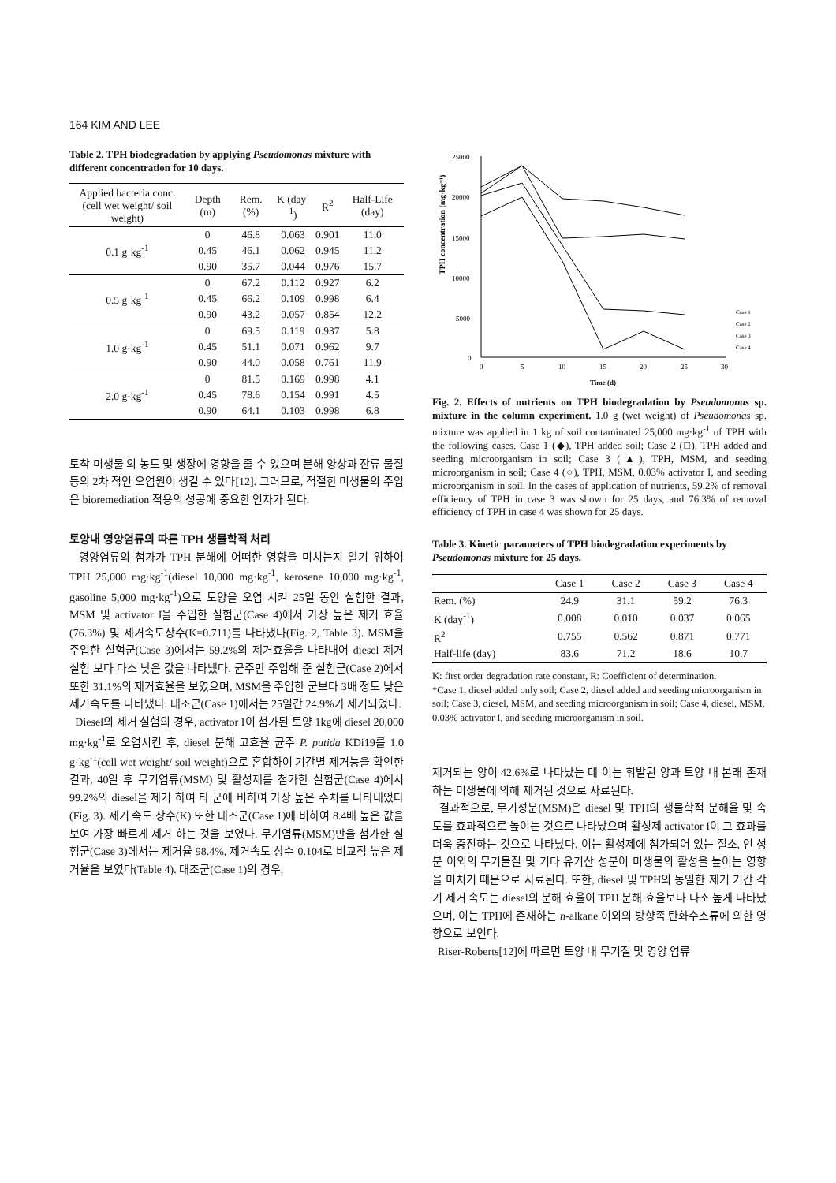164 KIM AND LEE
Table 2. TPH biodegradation by applying Pseudomonas mixture with different concentration for 10 days.
| Applied bacteria conc. (cell wet weight/ soil weight) | Depth (m) | Rem. (%) | K (day<sup>-1</sup>) | R<sup>2</sup> | Half-Life (day) |
| --- | --- | --- | --- | --- | --- |
| 0.1 g·kg<sup>-1</sup> | 0 | 46.8 | 0.063 | 0.901 | 11.0 |
| | 0.45 | 46.1 | 0.062 | 0.945 | 11.2 |
| | 0.90 | 35.7 | 0.044 | 0.976 | 15.7 |
| 0.5 g·kg<sup>-1</sup> | 0 | 67.2 | 0.112 | 0.927 | 6.2 |
| | 0.45 | 66.2 | 0.109 | 0.998 | 6.4 |
| | 0.90 | 43.2 | 0.057 | 0.854 | 12.2 |
| 1.0 g·kg<sup>-1</sup> | 0 | 69.5 | 0.119 | 0.937 | 5.8 |
| | 0.45 | 51.1 | 0.071 | 0.962 | 9.7 |
| | 0.90 | 44.0 | 0.058 | 0.761 | 11.9 |
| 2.0 g·kg<sup>-1</sup> | 0 | 81.5 | 0.169 | 0.998 | 4.1 |
| | 0.45 | 78.6 | 0.154 | 0.991 | 4.5 |
| | 0.90 | 64.1 | 0.103 | 0.998 | 6.8 |
토착 미생물 의 농도 및 생장에 영향을 줄 수 있으며 분해 양상과 잔류 물질 등의 2차 적인 오염원이 생길 수 있다[12]. 그러므로, 적절한 미생물의 주입은 bioremediation 적용의 성공에 중요한 인자가 된다.
토양내 영양염류의 따른 TPH 생물학적 처리
영양염류의 첨가가 TPH 분해에 어떠한 영향을 미치는지 알기 위하여 TPH 25,000 mg·kg<sup>-1</sup>(diesel 10,000 mg·kg<sup>-1</sup>, kerosene 10,000 mg·kg<sup>-1</sup>, gasoline 5,000 mg·kg<sup>-1</sup>)으로 토양을 오염 시켜 25일 동안 실험한 결과, MSM 및 activator I을 주입한 실험군(Case 4)에서 가장 높은 제거 효율(76.3%) 및 제거속도상수(K=0.711)를 나타냈다(Fig. 2, Table 3). MSM을 주입한 실험군(Case 3)에서는 59.2%의 제거효율을 나타내어 diesel 제거 실험 보다 다소 낮은 값을 나타냈다. 균주만 주입해 준 실험군(Case 2)에서 또한 31.1%의 제거효율을 보였으며, MSM을 주입한 군보다 3배 정도 낮은 제거속도를 나타냈다. 대조군(Case 1)에서는 25일간 24.9%가 제거되었다.
Diesel의 제거 실험의 경우, activator I이 첨가된 토양 1kg에 diesel 20,000 mg·kg<sup>-1</sup>로 오염시킨 후, diesel 분해 고효율 균주 P. putida KDi19를 1.0 g·kg<sup>-1</sup>(cell wet weight/ soil weight)으로 혼합하여 기간별 제거능을 확인한 결과, 40일 후 무기염류(MSM) 및 활성제를 첨가한 실험군(Case 4)에서 99.2%의 diesel을 제거 하여 타 군에 비하여 가장 높은 수치를 나타내었다(Fig. 3). 제거 속도 상수(K) 또한 대조군(Case 1)에 비하여 8.4배 높은 값을 보여 가장 빠르게 제거 하는 것을 보였다. 무기염류(MSM)만을 첨가한 실험군(Case 3)에서는 제거율 98.4%, 제거속도 상수 0.104로 비교적 높은 제거율을 보였다(Table 4). 대조군(Case 1)의 경우,
TPH concentration (mg·kg⁻¹)
25000
20000
15000
10000
5000
0
0
5
10
15
20
25
30
Time (d)
Case 1
Case 2
Case 3
Case 4
Fig. 2. Effects of nutrients on TPH biodegradation by Pseudomonas sp. mixture in the column experiment. 1.0 g (wet weight) of Pseudomonas sp. mixture was applied in 1 kg of soil contaminated 25,000 mg·kg<sup>-1</sup> of TPH with the following cases. Case 1 (◆), TPH added soil; Case 2 (□), TPH added and seeding microorganism in soil; Case 3 (▲), TPH, MSM, and seeding microorganism in soil; Case 4 (○), TPH, MSM, 0.03% activator I, and seeding microorganism in soil. In the cases of application of nutrients, 59.2% of removal efficiency of TPH in case 3 was shown for 25 days, and 76.3% of removal efficiency of TPH in case 4 was shown for 25 days.
Table 3. Kinetic parameters of TPH biodegradation experiments by Pseudomonas mixture for 25 days.
| | Case 1 | Case 2 | Case 3 | Case 4 |
| --- | --- | --- | --- | --- |
| Rem. (%) | 24.9 | 31.1 | 59.2 | 76.3 |
| K (day<sup>-1</sup>) | 0.008 | 0.010 | 0.037 | 0.065 |
| R<sup>2</sup> | 0.755 | 0.562 | 0.871 | 0.771 |
| Half-life (day) | 83.6 | 71.2 | 18.6 | 10.7 |
K: first order degradation rate constant, R: Coefficient of determination.
*Case 1, diesel added only soil; Case 2, diesel added and seeding microorganism in soil; Case 3, diesel, MSM, and seeding microorganism in soil; Case 4, diesel, MSM, 0.03% activator I, and seeding microorganism in soil.
제거되는 양이 42.6%로 나타났는 데 이는 휘발된 양과 토양 내 본래 존재하는 미생물에 의해 제거된 것으로 사료된다.
결과적으로, 무기성분(MSM)은 diesel 및 TPH의 생물학적 분해율 및 속도를 효과적으로 높이는 것으로 나타났으며 활성제 activator I이 그 효과를 더욱 증진하는 것으로 나타났다. 이는 활성제에 첨가되어 있는 질소, 인 성분 이외의 무기물질 및 기타 유기산 성분이 미생물의 활성을 높이는 영향을 미치기 때문으로 사료된다. 또한, diesel 및 TPH의 동일한 제거 기간 각기 제거 속도는 diesel의 분해 효율이 TPH 분해 효율보다 다소 높게 나타났으며, 이는 TPH에 존재하는 n-alkane 이외의 방향족 탄화수소류에 의한 영향으로 보인다.
Riser-Roberts[12]에 따르면 토양 내 무기질 및 영양 염류